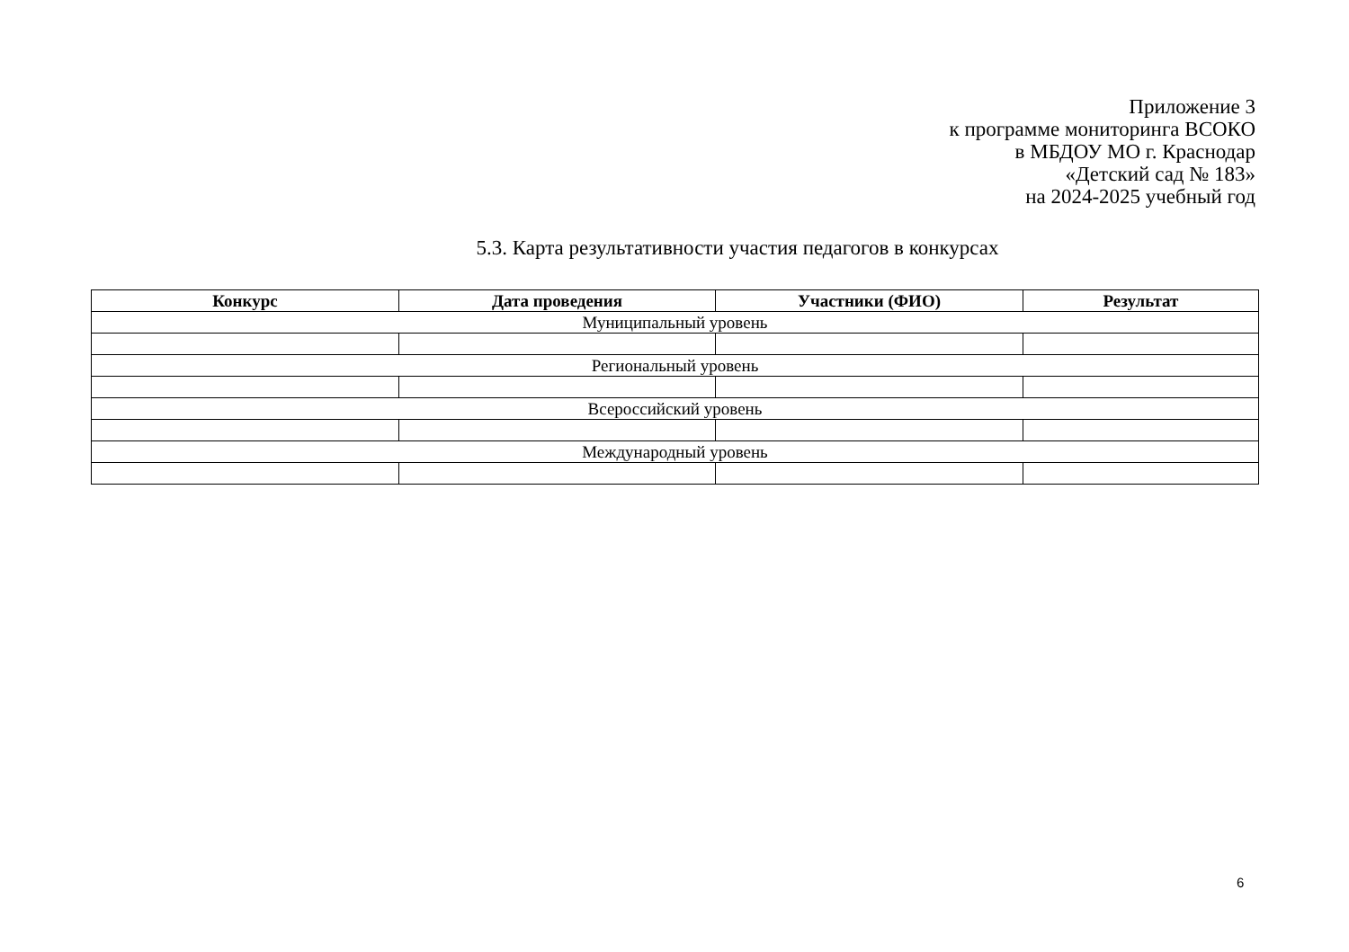Приложение 3
к программе мониторинга ВСОКО
в МБДОУ МО г. Краснодар
«Детский сад № 183»
на 2024-2025 учебный год
5.3. Карта результативности участия педагогов в конкурсах
| Конкурс | Дата проведения | Участники (ФИО) | Результат |
| --- | --- | --- | --- |
| Муниципальный уровень | | | |
| Региональный уровень | | | |
| Всероссийский уровень | | | |
| Международный уровень | | | |
6